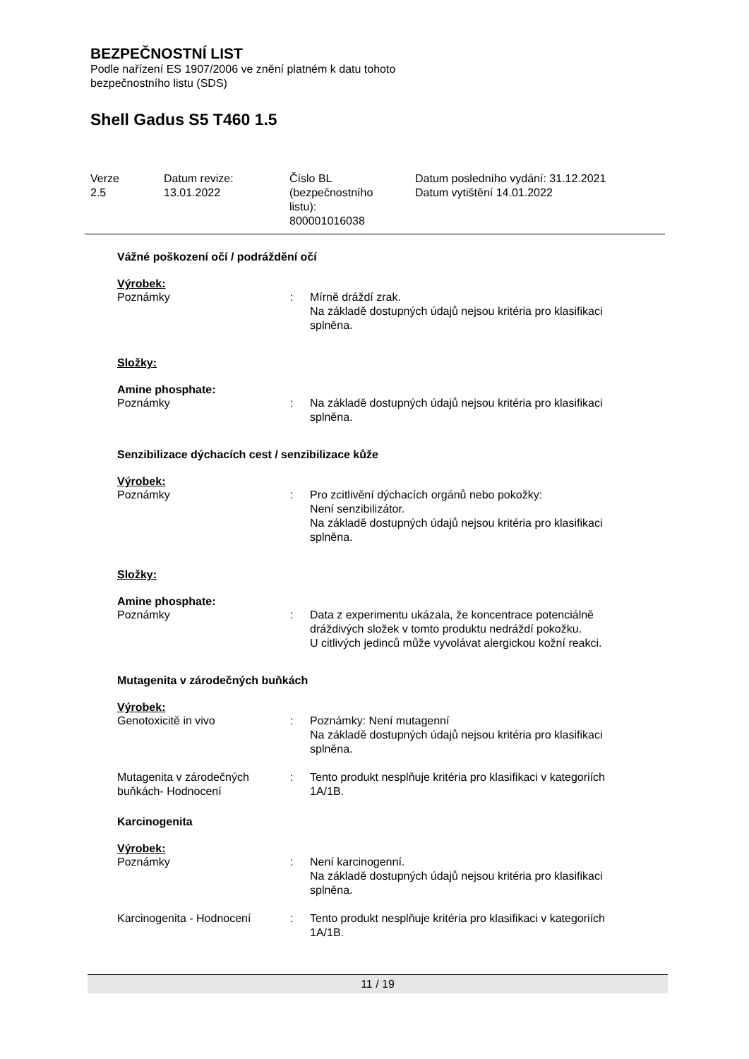BEZPEČNOSTNÍ LIST
Podle nařízení ES 1907/2006 ve znění platném k datu tohoto
bezpečnostního listu (SDS)
Shell Gadus S5 T460 1.5
Verze
2.5
Datum revize:
13.01.2022
Číslo BL
(bezpečnostního
listu):
800001016038
Datum posledního vydání: 31.12.2021
Datum vytištění 14.01.2022
Vážné poškození očí / podráždění očí
Výrobek:
Poznámky : Mírně dráždí zrak.
Na základě dostupných údajů nejsou kritéria pro klasifikaci splněna.
Složky:
Amine phosphate:
Poznámky : Na základě dostupných údajů nejsou kritéria pro klasifikaci splněna.
Senzibilizace dýchacích cest / senzibilizace kůže
Výrobek:
Poznámky : Pro zcitlivění dýchacích orgánů nebo pokožky:
Není senzibilizátor.
Na základě dostupných údajů nejsou kritéria pro klasifikaci splněna.
Složky:
Amine phosphate:
Poznámky : Data z experimentu ukázala, že koncentrace potenciálně dráždivých složek v tomto produktu nedráždí pokožku.
U citlivých jedinců může vyvolávat alergickou kožní reakci.
Mutagenita v zárodečných buňkách
Výrobek:
Genotoxicitě in vivo : Poznámky: Není mutagenní
Na základě dostupných údajů nejsou kritéria pro klasifikaci splněna.
Mutagenita v zárodečných buňkách- Hodnocení
: Tento produkt nesplňuje kritéria pro klasifikaci v kategoriích 1A/1B.
Karcinogenita
Výrobek:
Poznámky : Není karcinogenní.
Na základě dostupných údajů nejsou kritéria pro klasifikaci splněna.
Karcinogenita - Hodnocení : Tento produkt nesplňuje kritéria pro klasifikaci v kategoriích 1A/1B.
11 / 19